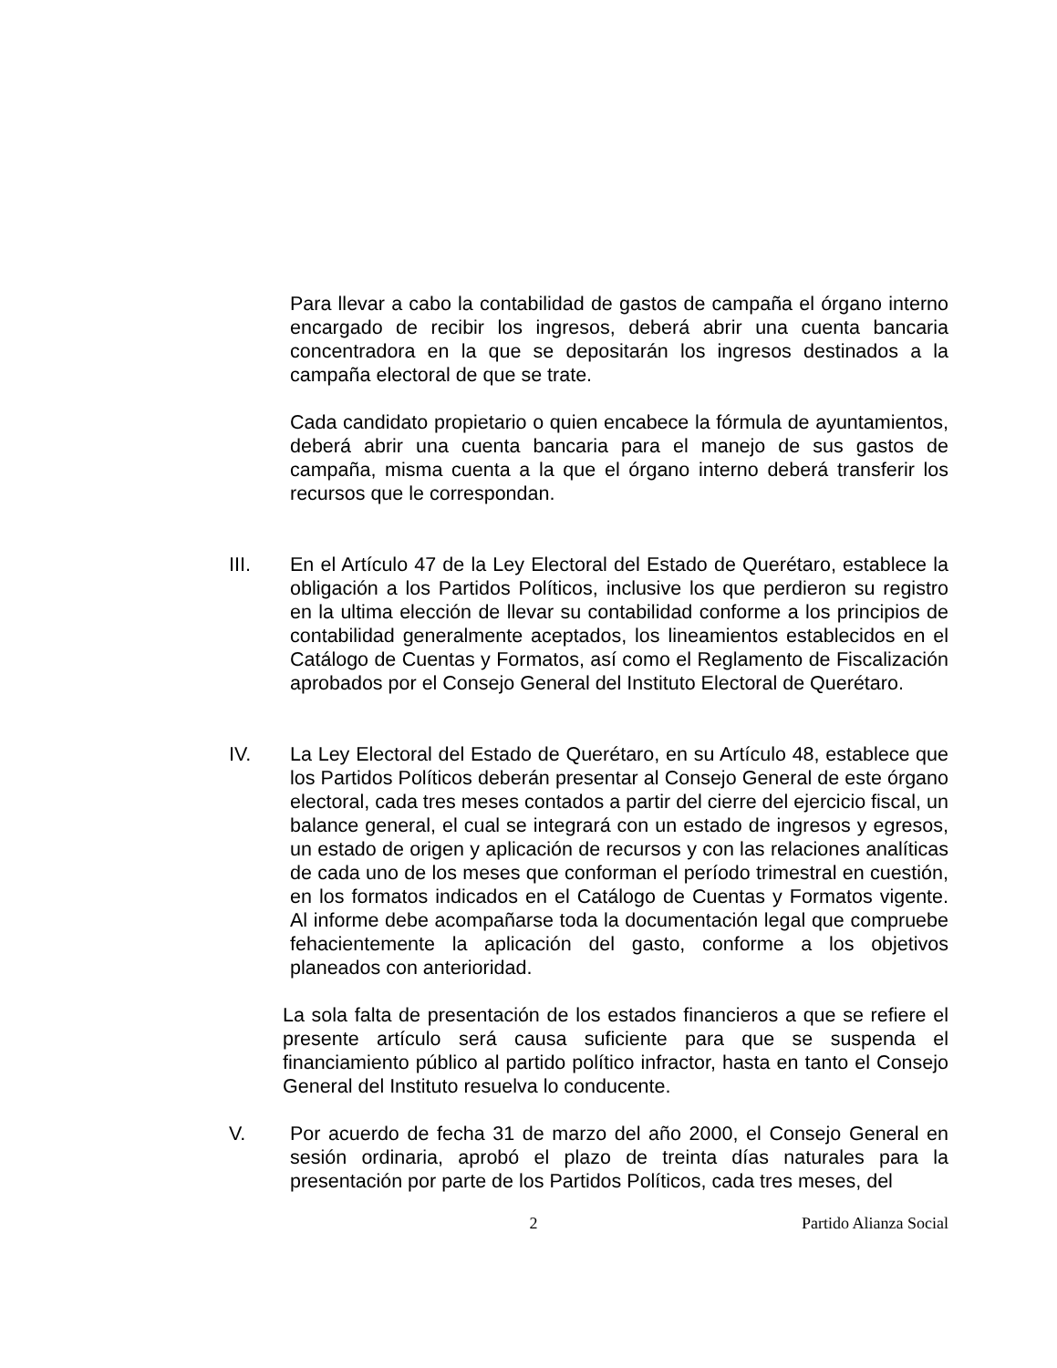Para llevar a cabo la contabilidad de gastos de campaña el órgano interno encargado de recibir los ingresos, deberá abrir una cuenta bancaria concentradora en la que se depositarán los ingresos destinados a la campaña electoral de que se trate.
Cada candidato propietario o quien encabece la fórmula de ayuntamientos, deberá abrir una cuenta bancaria para el manejo de sus gastos de campaña, misma cuenta a la que el órgano interno deberá transferir los recursos que le correspondan.
III. En el Artículo 47 de la Ley Electoral del Estado de Querétaro, establece la obligación a los Partidos Políticos, inclusive los que perdieron su registro en la ultima elección de llevar su contabilidad conforme a los principios de contabilidad generalmente aceptados, los lineamientos establecidos en el Catálogo de Cuentas y Formatos, así como el Reglamento de Fiscalización aprobados por el Consejo General del Instituto Electoral de Querétaro.
IV. La Ley Electoral del Estado de Querétaro, en su Artículo 48, establece que los Partidos Políticos deberán presentar al Consejo General de este órgano electoral, cada tres meses contados a partir del cierre del ejercicio fiscal, un balance general, el cual se integrará con un estado de ingresos y egresos, un estado de origen y aplicación de recursos y con las relaciones analíticas de cada uno de los meses que conforman el período trimestral en cuestión, en los formatos indicados en el Catálogo de Cuentas y Formatos vigente. Al informe debe acompañarse toda la documentación legal que compruebe fehacientemente la aplicación del gasto, conforme a los objetivos planeados con anterioridad.
La sola falta de presentación de los estados financieros a que se refiere el presente artículo será causa suficiente para que se suspenda el financiamiento público al partido político infractor, hasta en tanto el Consejo General del Instituto resuelva lo conducente.
V. Por acuerdo de fecha 31 de marzo del año 2000, el Consejo General en sesión ordinaria, aprobó el plazo de treinta días naturales para la presentación por parte de los Partidos Políticos, cada tres meses, del
2 Partido Alianza Social